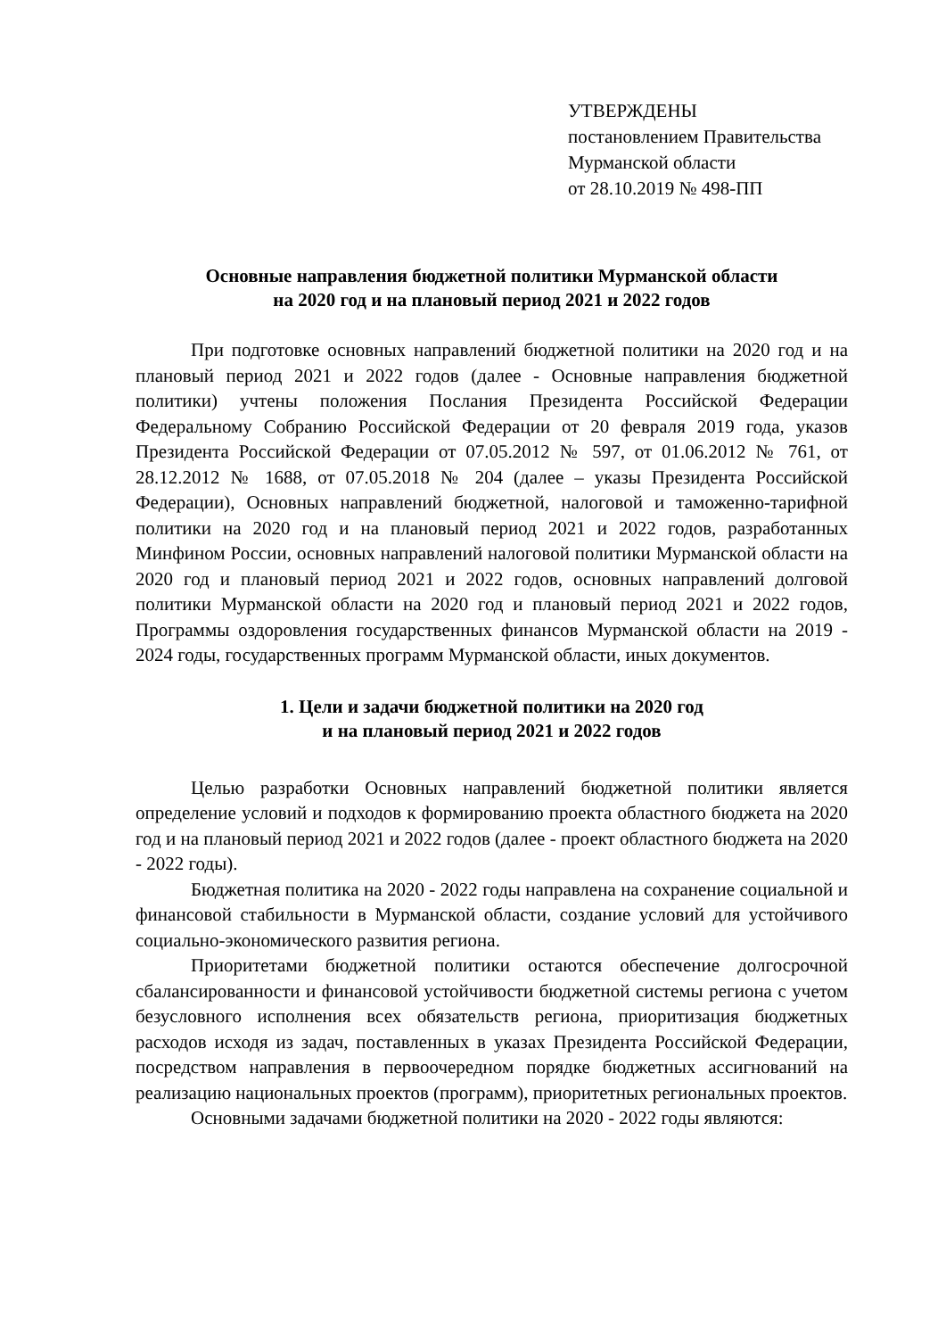УТВЕРЖДЕНЫ
постановлением Правительства
Мурманской области
от 28.10.2019 № 498-ПП
Основные направления бюджетной политики Мурманской области
на 2020 год и на плановый период 2021 и 2022 годов
При подготовке основных направлений бюджетной политики на 2020 год и на плановый период 2021 и 2022 годов (далее - Основные направления бюджетной политики) учтены положения Послания Президента Российской Федерации Федеральному Собранию Российской Федерации от 20 февраля 2019 года, указов Президента Российской Федерации от 07.05.2012 № 597, от 01.06.2012 № 761, от 28.12.2012 № 1688, от 07.05.2018 № 204 (далее – указы Президента Российской Федерации), Основных направлений бюджетной, налоговой и таможенно-тарифной политики на 2020 год и на плановый период 2021 и 2022 годов, разработанных Минфином России, основных направлений налоговой политики Мурманской области на 2020 год и плановый период 2021 и 2022 годов, основных направлений долговой политики Мурманской области на 2020 год и плановый период 2021 и 2022 годов, Программы оздоровления государственных финансов Мурманской области на 2019 - 2024 годы, государственных программ Мурманской области, иных документов.
1. Цели и задачи бюджетной политики на 2020 год
и на плановый период 2021 и 2022 годов
Целью разработки Основных направлений бюджетной политики является определение условий и подходов к формированию проекта областного бюджета на 2020 год и на плановый период 2021 и 2022 годов (далее - проект областного бюджета на 2020 - 2022 годы).
Бюджетная политика на 2020 - 2022 годы направлена на сохранение социальной и финансовой стабильности в Мурманской области, создание условий для устойчивого социально-экономического развития региона.
Приоритетами бюджетной политики остаются обеспечение долгосрочной сбалансированности и финансовой устойчивости бюджетной системы региона с учетом безусловного исполнения всех обязательств региона, приоритизация бюджетных расходов исходя из задач, поставленных в указах Президента Российской Федерации, посредством направления в первоочередном порядке бюджетных ассигнований на реализацию национальных проектов (программ), приоритетных региональных проектов.
Основными задачами бюджетной политики на 2020 - 2022 годы являются: